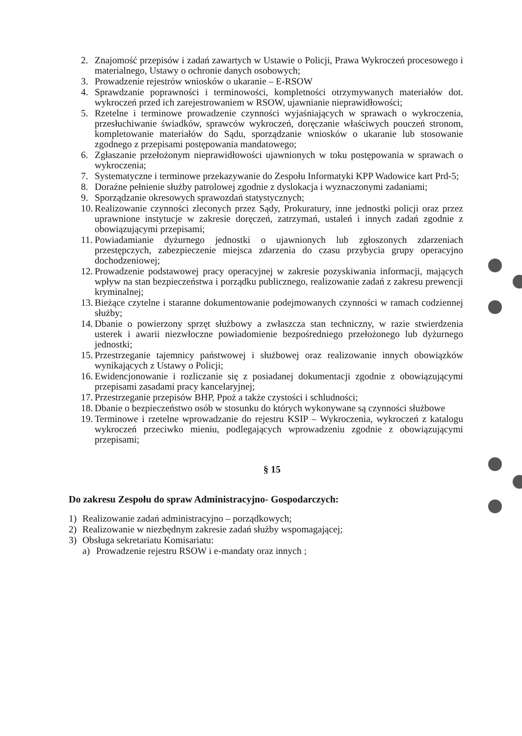2. Znajomość przepisów i zadań zawartych w Ustawie o Policji, Prawa Wykroczeń procesowego i materialnego, Ustawy o ochronie danych osobowych;
3. Prowadzenie rejestrów wniosków o ukaranie – E-RSOW
4. Sprawdzanie poprawności i terminowości, kompletności otrzymywanych materiałów dot. wykroczeń przed ich zarejestrowaniem w RSOW, ujawnianie nieprawidłowości;
5. Rzetelne i terminowe prowadzenie czynności wyjaśniających w sprawach o wykroczenia, przesłuchiwanie świadków, sprawców wykroczeń, doręczanie właściwych pouczeń stronom, kompletowanie materiałów do Sądu, sporządzanie wniosków o ukaranie lub stosowanie zgodnego z przepisami postępowania mandatowego;
6. Zgłaszanie przełożonym nieprawidłowości ujawnionych w toku postępowania w sprawach o wykroczenia;
7. Systematyczne i terminowe przekazywanie do Zespołu Informatyki KPP Wadowice kart Prd-5;
8. Doraźne pełnienie służby patrolowej zgodnie z dyslokacja i wyznaczonymi zadaniami;
9. Sporządzanie okresowych sprawozdań statystycznych;
10. Realizowanie czynności zleconych przez Sądy, Prokuratury, inne jednostki policji oraz przez uprawnione instytucje w zakresie doręczeń, zatrzymań, ustaleń i innych zadań zgodnie z obowiązującymi przepisami;
11. Powiadamianie dyżurnego jednostki o ujawnionych lub zgłoszonych zdarzeniach przestępczych, zabezpieczenie miejsca zdarzenia do czasu przybycia grupy operacyjno dochodzeniowej;
12. Prowadzenie podstawowej pracy operacyjnej w zakresie pozyskiwania informacji, mających wpływ na stan bezpieczeństwa i porządku publicznego, realizowanie zadań z zakresu prewencji kryminalnej;
13. Bieżące czytelne i staranne dokumentowanie podejmowanych czynności w ramach codziennej służby;
14. Dbanie o powierzony sprzęt służbowy a zwłaszcza stan techniczny, w razie stwierdzenia usterek i awarii niezwłoczne powiadomienie bezpośredniego przełożonego lub dyżurnego jednostki;
15. Przestrzeganie tajemnicy państwowej i służbowej oraz realizowanie innych obowiązków wynikających z Ustawy o Policji;
16. Ewidencjonowanie i rozliczanie się z posiadanej dokumentacji zgodnie z obowiązującymi przepisami zasadami pracy kancelaryjnej;
17. Przestrzeganie przepisów BHP, Ppoż a także czystości i schludności;
18. Dbanie o bezpieczeństwo osób w stosunku do których wykonywane są czynności służbowe
19. Terminowe i rzetelne wprowadzanie do rejestru KSIP – Wykroczenia, wykroczeń z katalogu wykroczeń przeciwko mieniu, podlegających wprowadzeniu zgodnie z obowiązującymi przepisami;
§ 15
Do zakresu Zespołu do spraw Administracyjno- Gospodarczych:
1) Realizowanie zadań administracyjno – porządkowych;
2) Realizowanie w niezbędnym zakresie zadań służby wspomagającej;
3) Obsługa sekretariatu Komisariatu:
a) Prowadzenie rejestru RSOW i e-mandaty oraz innych ;